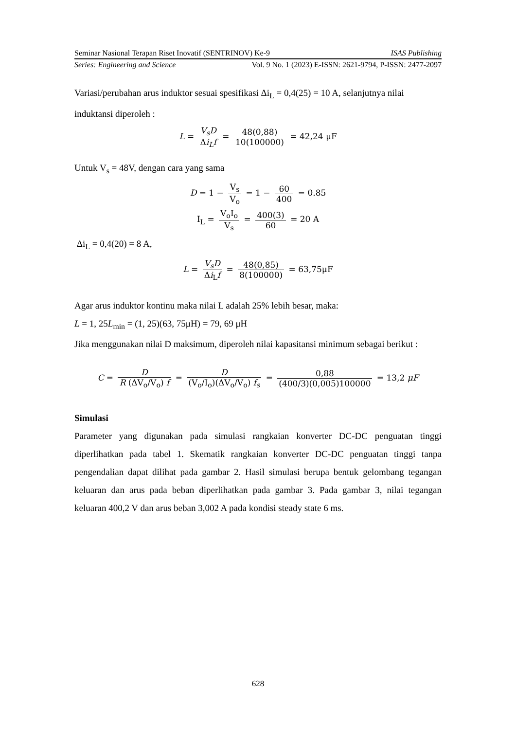Seminar Nasional Terapan Riset Inovatif (SENTRINOV) Ke-9 ISAS Publishing
Series: Engineering and Science Vol. 9 No. 1 (2023) E-ISSN: 2621-9794, P-ISSN: 2477-2097
Variasi/perubahan arus induktor sesuai spesifikasi Δi<sub>L</sub> = 0,4(25) = 10 A, selanjutnya nilai induktansi diperoleh :
L = V<sub>s</sub>D Δi<sub>L</sub>f = 48(0,88) 10(100000) = 42,24 μF
Untuk V<sub>s</sub> = 48V, dengan cara yang sama
D = 1 − V<sub>s</sub> V<sub>o</sub> = 1 − 60 400 = 0.85
I<sub>L</sub> = V<sub>o</sub>I<sub>o</sub> V<sub>s</sub> = 400(3) 60 = 20 A
Δi<sub>L</sub> = 0,4(20) = 8 A,
L = V<sub>s</sub>D Δi<sub>L</sub>f = 48(0,85) 8(100000) = 63,75μF
Agar arus induktor kontinu maka nilai L adalah 25% lebih besar, maka:
L = 1, 25L<sub>min</sub> = (1, 25)(63, 75μH) = 79, 69 μH
Jika menggunakan nilai D maksimum, diperoleh nilai kapasitansi minimum sebagai berikut :
C = D R (ΔV<sub>o</sub>/V<sub>o</sub>) f = D (V<sub>o</sub>/I<sub>o</sub>)(ΔV<sub>o</sub>/V<sub>o</sub>) f<sub>s</sub> = 0,88 (400/3)(0,005)100000 = 13,2 μF
Simulasi
Parameter yang digunakan pada simulasi rangkaian konverter DC-DC penguatan tinggi diperlihatkan pada tabel 1. Skematik rangkaian konverter DC-DC penguatan tinggi tanpa pengendalian dapat dilihat pada gambar 2. Hasil simulasi berupa bentuk gelombang tegangan keluaran dan arus pada beban diperlihatkan pada gambar 3. Pada gambar 3, nilai tegangan keluaran 400,2 V dan arus beban 3,002 A pada kondisi steady state 6 ms.
628